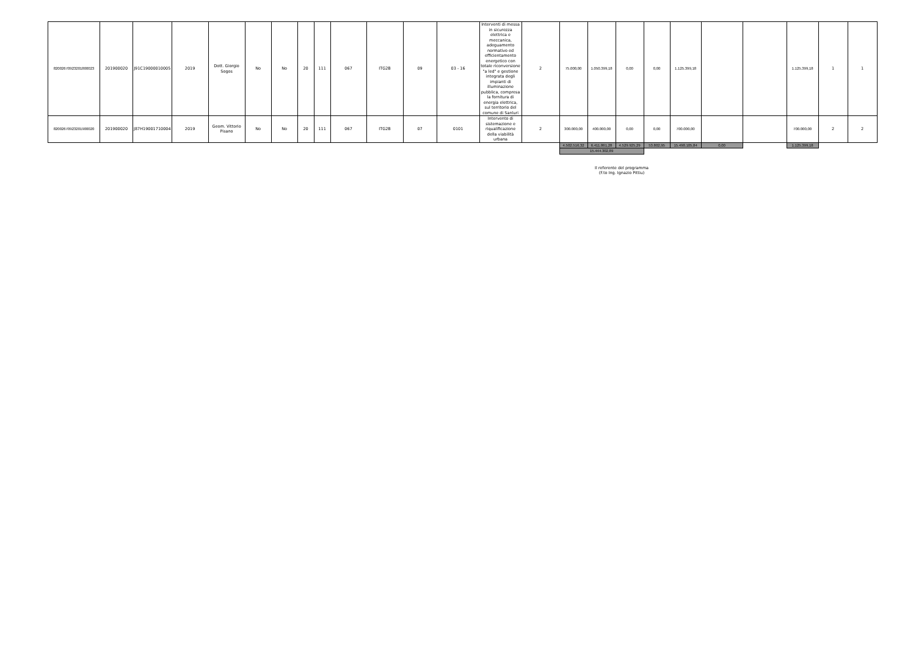| 82002670923201800023 | 201900020 | J91C19000010005 | 2019 | Dott. Giorgio Sogos | No | No | 20 | 111 | 067 | ITG2B | 09 | 03 - 16 | Interventi di messa in sicurezza elettrica e meccanica, adeguamento normativo ed efficientamento energetico con totale riconversione "a led" e gestione integrata degli impianti di illuminazione pubblica, compresa la fornitura di energia elettrica, sul territorio del comune di Sanluri | 2 | 75.000,00 | 1.050.399,18 | 0,00 | 0,00 | 1.125.399,18 | | | 1.125.399,18 | 1 | 1 |
| 82002670923201900020 | 201900020 | J87H19001710004 | 2019 | Geom. Vittorio Pisano | No | No | 20 | 111 | 067 | ITG2B | 07 | 0101 | Intervento di sistemazione e riqualificazione della viabilità urbana | 2 | 300.000,00 | 400.000,00 | 0,00 | 0,00 | 700.000,00 | | | 700.000,00 | 2 | 2 |
| | | | | | | | | | | | | | | | 4.502.516,32 | 6.411.861,28 | 4.529.925,29 | 53.802,95 | 15.498.105,84 | 0,00 | | 1.125.399,18 | | |
| | | | | | | | | | | | | | | | 15.444.302,89 | | | | | | | | | |
Il referente del programma
(F.to Ing. Ignazio Pittiu)